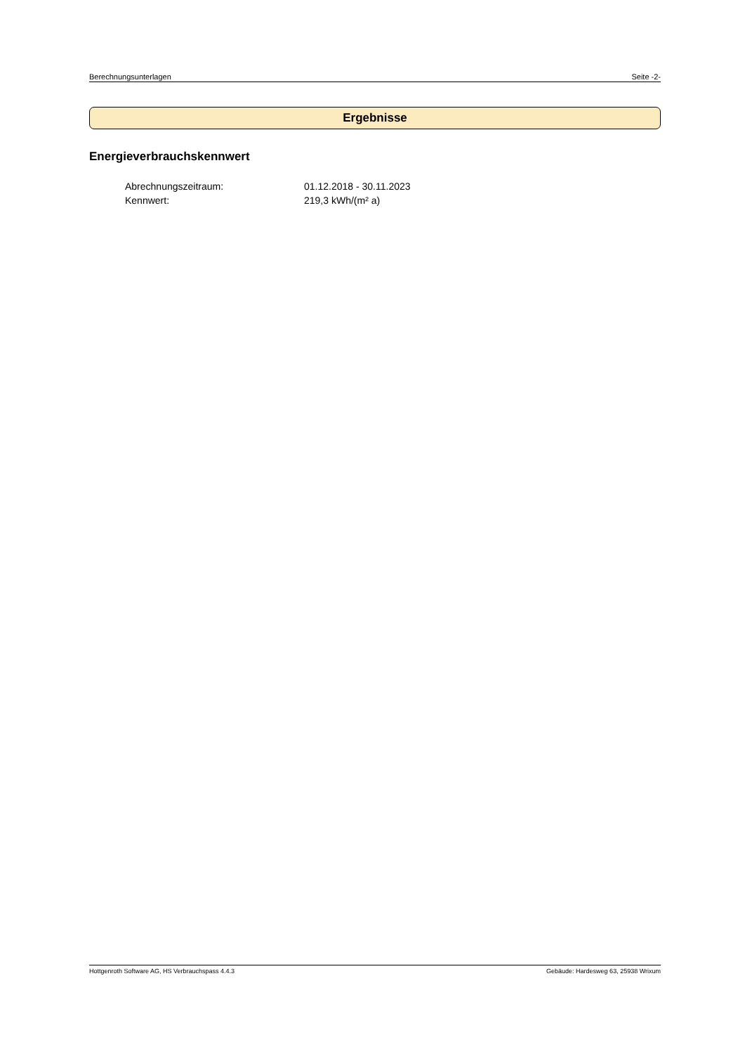Berechnungsunterlagen Seite -2-
Ergebnisse
Energieverbrauchskennwert
Abrechnungszeitraum: 01.12.2018 - 30.11.2023
Kennwert: 219,3 kWh/(m² a)
Hottgenroth Software AG, HS Verbrauchspass 4.4.3 Gebäude: Hardesweg 63, 25938 Wrixum